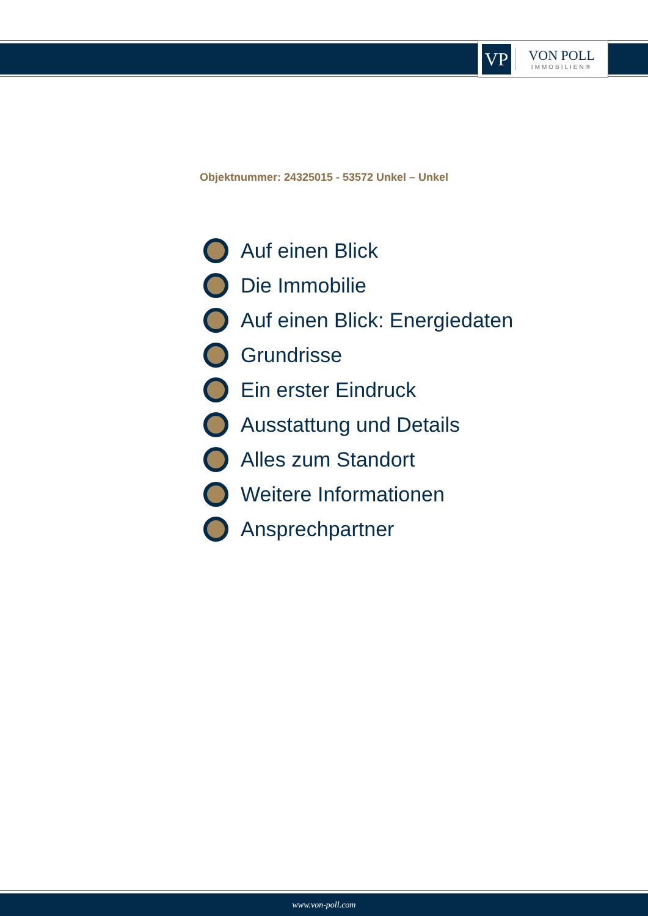VP
VON POLL
IMMOBILIEN®
Objektnummer: 24325015 - 53572 Unkel – Unkel
Auf einen Blick
Die Immobilie
Auf einen Blick: Energiedaten
Grundrisse
Ein erster Eindruck
Ausstattung und Details
Alles zum Standort
Weitere Informationen
Ansprechpartner
www.von-poll.com